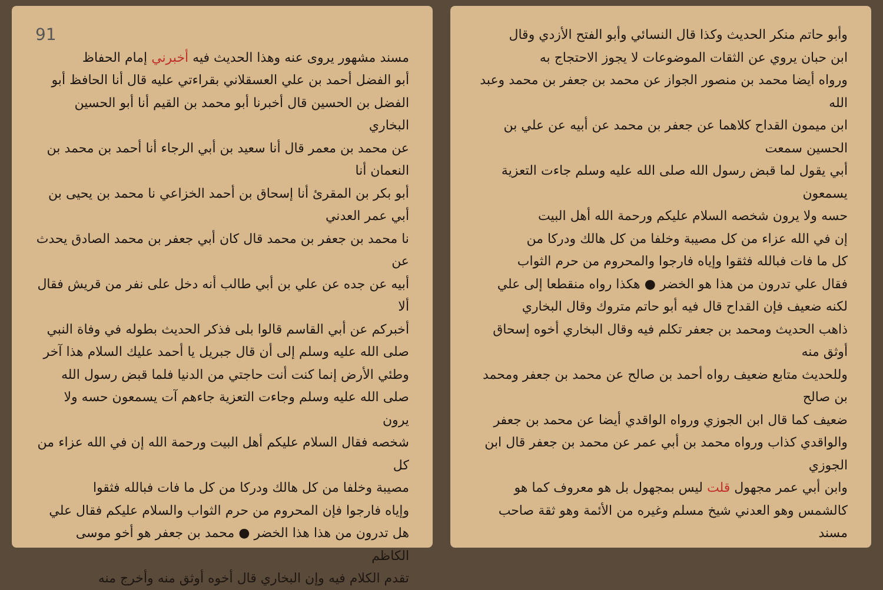وأبو حاتم منكر الحديث وكذا قال النسائي وأبو الفتح الأزدي وقال
ابن حبان يروي عن الثقات الموضوعات لا يجوز الاحتجاج به
ورواه أيضا محمد بن منصور الجواز عن محمد بن جعفر بن محمد وعبد الله
ابن ميمون القداح كلاهما عن جعفر بن محمد عن أبيه عن علي بن الحسين سمعت
أبي يقول لما قبض رسول الله صلى الله عليه وسلم جاءت التعزية يسمعون
حسه ولا يرون شخصه السلام عليكم ورحمة الله أهل البيت
إن في الله عزاء من كل مصيبة وخلفا من كل هالك ودركا من
كل ما فات فبالله فثقوا وإياه فارجوا والمحروم من حرم الثواب
فقال علي تدرون من هذا هو الخضر ● هكذا رواه منقطعا إلى علي
لكنه ضعيف فإن القداح قال فيه أبو حاتم متروك وقال البخاري
ذاهب الحديث ومحمد بن جعفر تكلم فيه وقال البخاري أخوه إسحاق أوثق منه
وللحديث متابع ضعيف رواه أحمد بن صالح عن محمد بن جعفر ومحمد بن صالح
ضعيف كما قال ابن الجوزي ورواه الواقدي أيضا عن محمد بن جعفر
والواقدي كذاب ورواه محمد بن أبي عمر عن محمد بن جعفر قال ابن الجوزي
وابن أبي عمر مجهول قلت ليس بمجهول بل هو معروف كما هو
كالشمس وهو العدني شيخ مسلم وغيره من الأئمة وهو ثقة صاحب
مسند
91
مسند مشهور يروى عنه وهذا الحديث فيه أخبرني إمام الحفاظ
أبو الفضل أحمد بن علي العسقلاني بقراءتي عليه قال أنا الحافظ أبو
الفضل بن الحسين قال أخبرنا أبو محمد بن القيم أنا أبو الحسين البخاري
عن محمد بن معمر قال أنا سعيد بن أبي الرجاء أنا أحمد بن محمد بن النعمان أنا
أبو بكر بن المقرئ أنا إسحاق بن أحمد الخزاعي نا محمد بن يحيى بن أبي عمر العدني
نا محمد بن جعفر بن محمد قال كان أبي جعفر بن محمد الصادق يحدث عن
أبيه عن جده عن علي بن أبي طالب أنه دخل على نفر من قريش فقال ألا
أخبركم عن أبي القاسم قالوا بلى فذكر الحديث بطوله في وفاة النبي
صلى الله عليه وسلم إلى أن قال جبريل يا أحمد عليك السلام هذا آخر
وطئي الأرض إنما كنت أنت حاجتي من الدنيا فلما قبض رسول الله
صلى الله عليه وسلم وجاءت التعزية جاءهم آت يسمعون حسه ولا يرون
شخصه فقال السلام عليكم أهل البيت ورحمة الله إن في الله عزاء من كل
مصيبة وخلفا من كل هالك ودركا من كل ما فات فبالله فثقوا
وإياه فارجوا فإن المحروم من حرم الثواب والسلام عليكم فقال علي
هل تدرون من هذا هذا الخضر ● محمد بن جعفر هو أخو موسى الكاظم
تقدم الكلام فيه وإن البخاري قال أخوه أوثق منه وأخرج منه